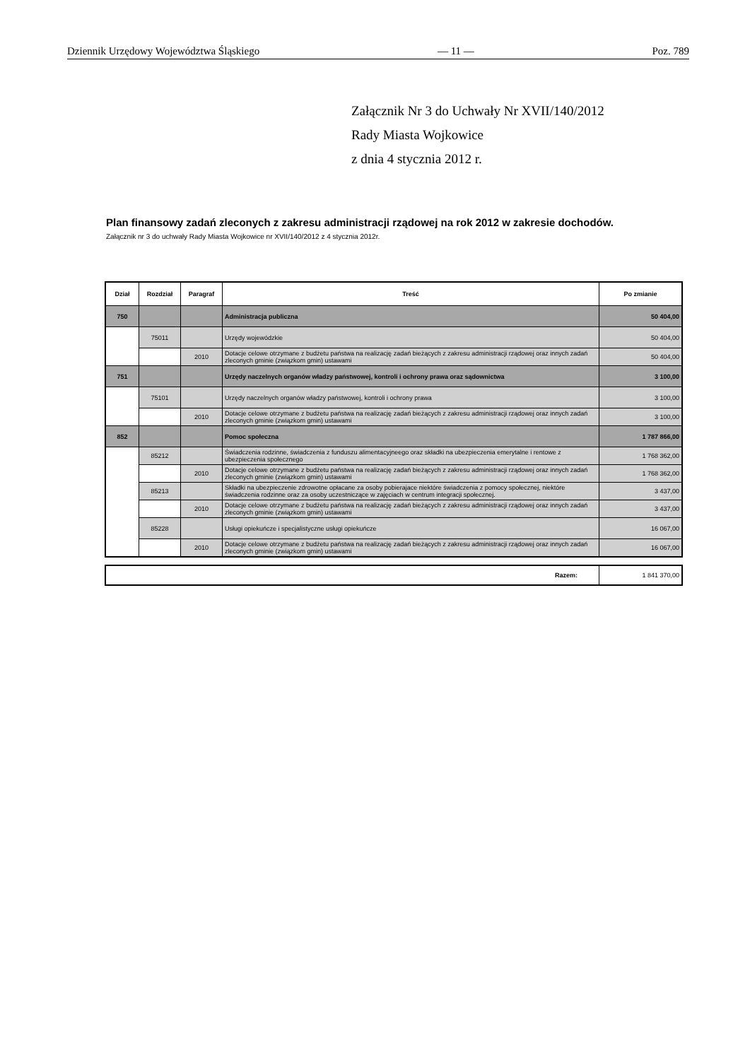Dziennik Urzędowy Województwa Śląskiego — 11 — Poz. 789
Załącznik Nr 3 do Uchwały Nr XVII/140/2012
Rady Miasta Wojkowice
z dnia 4 stycznia 2012 r.
Plan finansowy zadań zleconych z zakresu administracji rządowej na rok 2012 w zakresie dochodów.
Załącznik nr 3 do uchwały Rady Miasta Wojkowice nr XVII/140/2012 z 4 stycznia 2012r.
| Dział | Rozdział | Paragraf | Treść | Po zmianie |
| --- | --- | --- | --- | --- |
| 750 | | | Administracja publiczna | 50 404,00 |
| | 75011 | | Urzędy wojewódzkie | 50 404,00 |
| | | 2010 | Dotacje celowe otrzymane z budżetu państwa na realizację zadań bieżących z zakresu administracji rządowej oraz innych zadań zleconych gminie (związkom gmin) ustawami | 50 404,00 |
| 751 | | | Urzędy naczelnych organów władzy państwowej, kontroli i ochrony prawa oraz sądownictwa | 3 100,00 |
| | 75101 | | Urzędy naczelnych organów władzy państwowej, kontroli i ochrony prawa | 3 100,00 |
| | | 2010 | Dotacje celowe otrzymane z budżetu państwa na realizację zadań bieżących z zakresu administracji rządowej oraz innych zadań zleconych gminie (związkom gmin) ustawami | 3 100,00 |
| 852 | | | Pomoc społeczna | 1 787 866,00 |
| | 85212 | | Świadczenia rodzinne, świadczenia z funduszu alimentacyjneego oraz składki na ubezpieczenia emerytalne i rentowe z ubezpieczenia społecznego | 1 768 362,00 |
| | | 2010 | Dotacje celowe otrzymane z budżetu państwa na realizację zadań bieżących z zakresu administracji rządowej oraz innych zadań zleconych gminie (związkom gmin) ustawami | 1 768 362,00 |
| | 85213 | | Składki na ubezpieczenie zdrowotne opłacane za osoby pobierajace niektóre świadczenia z pomocy społecznej, niektóre świadczenia rodzinne oraz za osoby uczestniczące w zajęciach w centrum integracji społecznej. | 3 437,00 |
| | | 2010 | Dotacje celowe otrzymane z budżetu państwa na realizację zadań bieżących z zakresu administracji rządowej oraz innych zadań zleconych gminie (związkom gmin) ustawami | 3 437,00 |
| | 85228 | | Usługi opiekuńcze i specjalistyczne usługi opiekuńcze | 16 067,00 |
| | | 2010 | Dotacje celowe otrzymane z budżetu państwa na realizację zadań bieżących z zakresu administracji rządowej oraz innych zadań zleconych gminie (związkom gmin) ustawami | 16 067,00 |
| Razem: | 1 841 370,00 |